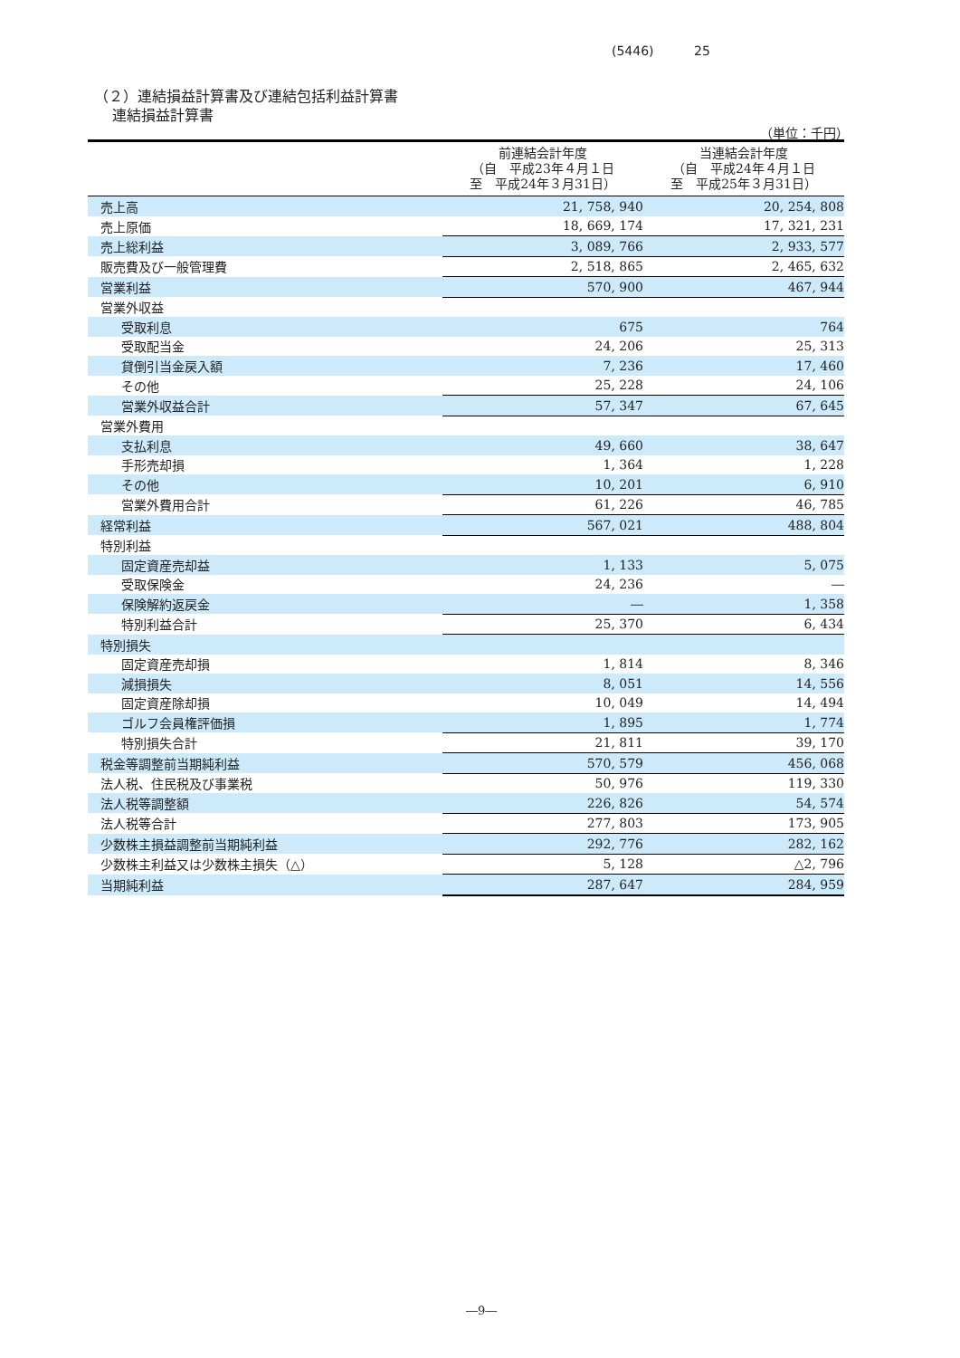(5446) 25
（２）連結損益計算書及び連結包括利益計算書
連結損益計算書
（単位：千円）
| | 前連結会計年度 （自 平成23年４月１日 至 平成24年３月31日） | 当連結会計年度 （自 平成24年４月１日 至 平成25年３月31日） |
| --- | --- | --- |
| 売上高 | 21, 758, 940 | 20, 254, 808 |
| 売上原価 | 18, 669, 174 | 17, 321, 231 |
| 売上総利益 | 3, 089, 766 | 2, 933, 577 |
| 販売費及び一般管理費 | 2, 518, 865 | 2, 465, 632 |
| 営業利益 | 570, 900 | 467, 944 |
| 営業外収益 | | |
| 受取利息 | 675 | 764 |
| 受取配当金 | 24, 206 | 25, 313 |
| 貸倒引当金戻入額 | 7, 236 | 17, 460 |
| その他 | 25, 228 | 24, 106 |
| 営業外収益合計 | 57, 347 | 67, 645 |
| 営業外費用 | | |
| 支払利息 | 49, 660 | 38, 647 |
| 手形売却損 | 1, 364 | 1, 228 |
| その他 | 10, 201 | 6, 910 |
| 営業外費用合計 | 61, 226 | 46, 785 |
| 経常利益 | 567, 021 | 488, 804 |
| 特別利益 | | |
| 固定資産売却益 | 1, 133 | 5, 075 |
| 受取保険金 | 24, 236 | ― |
| 保険解約返戻金 | ― | 1, 358 |
| 特別利益合計 | 25, 370 | 6, 434 |
| 特別損失 | | |
| 固定資産売却損 | 1, 814 | 8, 346 |
| 減損損失 | 8, 051 | 14, 556 |
| 固定資産除却損 | 10, 049 | 14, 494 |
| ゴルフ会員権評価損 | 1, 895 | 1, 774 |
| 特別損失合計 | 21, 811 | 39, 170 |
| 税金等調整前当期純利益 | 570, 579 | 456, 068 |
| 法人税、住民税及び事業税 | 50, 976 | 119, 330 |
| 法人税等調整額 | 226, 826 | 54, 574 |
| 法人税等合計 | 277, 803 | 173, 905 |
| 少数株主損益調整前当期純利益 | 292, 776 | 282, 162 |
| 少数株主利益又は少数株主損失（△） | 5, 128 | △2, 796 |
| 当期純利益 | 287, 647 | 284, 959 |
―9―